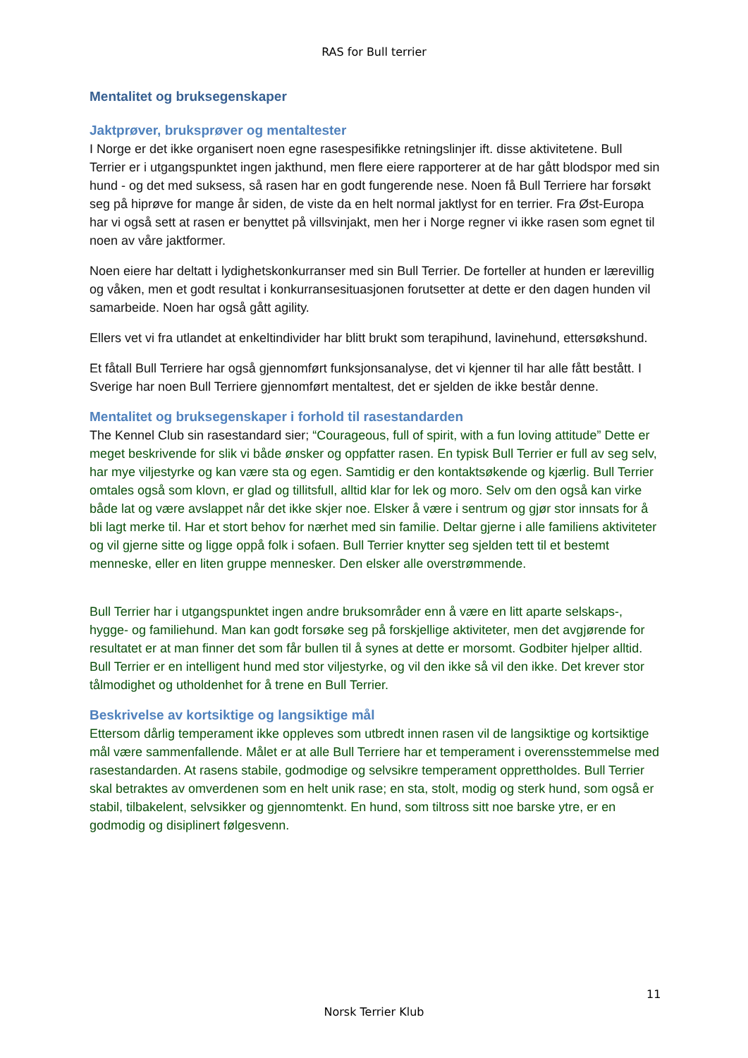RAS for Bull terrier
Mentalitet og bruksegenskaper
Jaktprøver, bruksprøver og mentaltester
I Norge er det ikke organisert noen egne rasespesifikke retningslinjer ift. disse aktivitetene. Bull Terrier er i utgangspunktet ingen jakthund, men flere eiere rapporterer at de har gått blodspor med sin hund - og det med suksess, så rasen har en godt fungerende nese. Noen få Bull Terriere har forsøkt seg på hiprøve for mange år siden, de viste da en helt normal jaktlyst for en terrier. Fra Øst-Europa har vi også sett at rasen er benyttet på villsvinjakt, men her i Norge regner vi ikke rasen som egnet til noen av våre jaktformer.
Noen eiere har deltatt i lydighetskonkurranser med sin Bull Terrier. De forteller at hunden er lærevillig og våken, men et godt resultat i konkurransesituasjonen forutsetter at dette er den dagen hunden vil samarbeide. Noen har også gått agility.
Ellers vet vi fra utlandet at enkeltindivider har blitt brukt som terapihund, lavinehund, ettersøkshund.
Et fåtall Bull Terriere har også gjennomført funksjonsanalyse, det vi kjenner til har alle fått bestått. I Sverige har noen Bull Terriere gjennomført mentaltest, det er sjelden de ikke består denne.
Mentalitet og bruksegenskaper i forhold til rasestandarden
The Kennel Club sin rasestandard sier; “Courageous, full of spirit, with a fun loving attitude” Dette er meget beskrivende for slik vi både ønsker og oppfatter rasen. En typisk Bull Terrier er full av seg selv, har mye viljestyrke og kan være sta og egen. Samtidig er den kontaktsøkende og kjærlig. Bull Terrier omtales også som klovn, er glad og tillitsfull, alltid klar for lek og moro. Selv om den også kan virke både lat og være avslappet når det ikke skjer noe. Elsker å være i sentrum og gjør stor innsats for å bli lagt merke til. Har et stort behov for nærhet med sin familie. Deltar gjerne i alle familiens aktiviteter og vil gjerne sitte og ligge oppå folk i sofaen. Bull Terrier knytter seg sjelden tett til et bestemt menneske, eller en liten gruppe mennesker. Den elsker alle overstrømmende.
Bull Terrier har i utgangspunktet ingen andre bruksområder enn å være en litt aparte selskaps-, hygge- og familiehund. Man kan godt forsøke seg på forskjellige aktiviteter, men det avgjørende for resultatet er at man finner det som får bullen til å synes at dette er morsomt. Godbiter hjelper alltid. Bull Terrier er en intelligent hund med stor viljestyrke, og vil den ikke så vil den ikke. Det krever stor tålmodighet og utholdenhet for å trene en Bull Terrier.
Beskrivelse av kortsiktige og langsiktige mål
Ettersom dårlig temperament ikke oppleves som utbredt innen rasen vil de langsiktige og kortsiktige mål være sammenfallende. Målet er at alle Bull Terriere har et temperament i overensstemmelse med rasestandarden. At rasens stabile, godmodige og selvsikre temperament opprettholdes. Bull Terrier skal betraktes av omverdenen som en helt unik rase; en sta, stolt, modig og sterk hund, som også er stabil, tilbakelent, selvsikker og gjennomtenkt. En hund, som tiltross sitt noe barske ytre, er en godmodig og disiplinert følgesvenn.
11
Norsk Terrier Klub